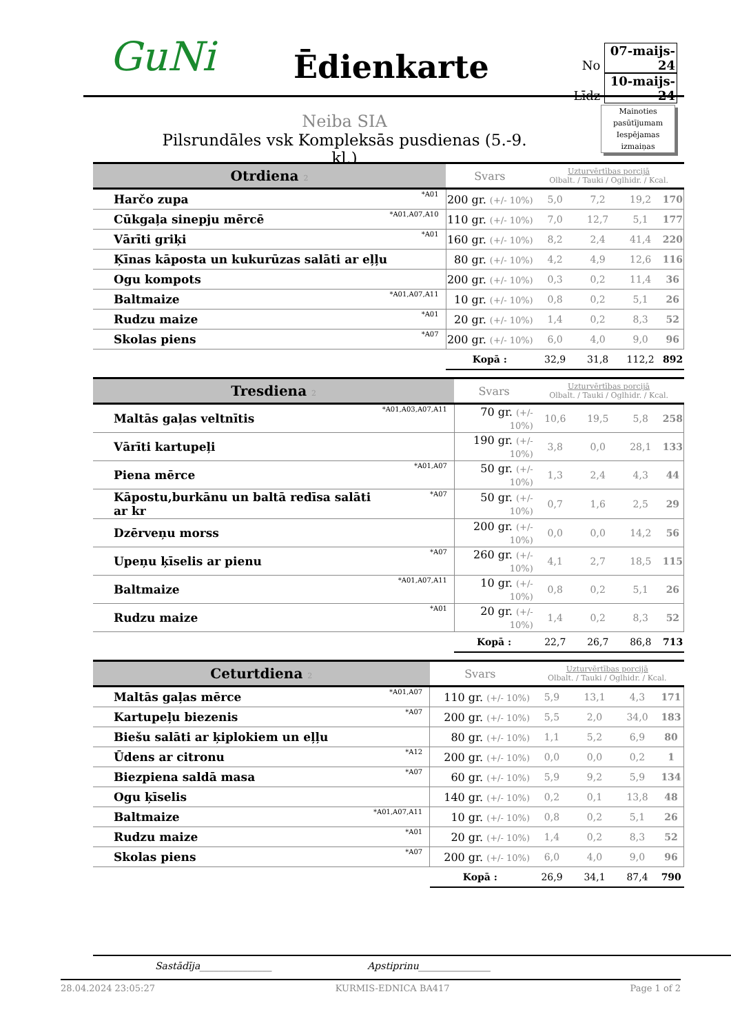GuNi Ēdienkarte
No 07-maijs-24
Līdz 10-maijs-24
Mainoties pasūtījumam Iespējamas izmaiņas
Neiba SIA
Pilsrundāles vsk Kompleksās pusdienas (5.-9. kl.)
| Otrdiena 2 | | Svars | Uzturvērtības porcijā Olbalt. / Tauki / Oglhidr. / Kcal. | | | |
| Harčo zupa | *A01 | 200 gr. (+/- 10%) | 5,0 | 7,2 | 19,2 | 170 |
| Cūkgaļa sinepju mērcē | *A01,A07,A10 | 110 gr. (+/- 10%) | 7,0 | 12,7 | 5,1 | 177 |
| Vārīti griķi | *A01 | 160 gr. (+/- 10%) | 8,2 | 2,4 | 41,4 | 220 |
| Ķīnas kāposta un kukurūzas salāti ar eļļu | | 80 gr. (+/- 10%) | 4,2 | 4,9 | 12,6 | 116 |
| Ogu kompots | | 200 gr. (+/- 10%) | 0,3 | 0,2 | 11,4 | 36 |
| Baltmaize | *A01,A07,A11 | 10 gr. (+/- 10%) | 0,8 | 0,2 | 5,1 | 26 |
| Rudzu maize | *A01 | 20 gr. (+/- 10%) | 1,4 | 0,2 | 8,3 | 52 |
| Skolas piens | *A07 | 200 gr. (+/- 10%) | 6,0 | 4,0 | 9,0 | 96 |
| | | Kopā : | 32,9 | 31,8 | 112,2 | 892 |
| Tresdiena 2 | | Svars | Uzturvērtības porcijā Olbalt. / Tauki / Oglhidr. / Kcal. | | | |
| Maltās gaļas veltnītis | *A01,A03,A07,A11 | 70 gr. (+/- 10%) | 10,6 | 19,5 | 5,8 | 258 |
| Vārīti kartupeļi | | 190 gr. (+/- 10%) | 3,8 | 0,0 | 28,1 | 133 |
| Piena mērce | *A01,A07 | 50 gr. (+/- 10%) | 1,3 | 2,4 | 4,3 | 44 |
| Kāpostu,burkānu un baltā redīsa salāti ar kr | *A07 | 50 gr. (+/- 10%) | 0,7 | 1,6 | 2,5 | 29 |
| Dzērveņu morss | | 200 gr. (+/- 10%) | 0,0 | 0,0 | 14,2 | 56 |
| Upeņu ķīselis ar pienu | *A07 | 260 gr. (+/- 10%) | 4,1 | 2,7 | 18,5 | 115 |
| Baltmaize | *A01,A07,A11 | 10 gr. (+/- 10%) | 0,8 | 0,2 | 5,1 | 26 |
| Rudzu maize | *A01 | 20 gr. (+/- 10%) | 1,4 | 0,2 | 8,3 | 52 |
| | | Kopā : | 22,7 | 26,7 | 86,8 | 713 |
| Ceturtdiena 2 | | Svars | Uzturvērtības porcijā Olbalt. / Tauki / Oglhidr. / Kcal. | | | |
| Maltās gaļas mērce | *A01,A07 | 110 gr. (+/- 10%) | 5,9 | 13,1 | 4,3 | 171 |
| Kartupeļu biezenis | *A07 | 200 gr. (+/- 10%) | 5,5 | 2,0 | 34,0 | 183 |
| Biešu salāti ar ķiplokiem un eļļu | | 80 gr. (+/- 10%) | 1,1 | 5,2 | 6,9 | 80 |
| Ūdens ar citronu | *A12 | 200 gr. (+/- 10%) | 0,0 | 0,0 | 0,2 | 1 |
| Biezpiena saldā masa | *A07 | 60 gr. (+/- 10%) | 5,9 | 9,2 | 5,9 | 134 |
| Ogu ķīselis | | 140 gr. (+/- 10%) | 0,2 | 0,1 | 13,8 | 48 |
| Baltmaize | *A01,A07,A11 | 10 gr. (+/- 10%) | 0,8 | 0,2 | 5,1 | 26 |
| Rudzu maize | *A01 | 20 gr. (+/- 10%) | 1,4 | 0,2 | 8,3 | 52 |
| Skolas piens | *A07 | 200 gr. (+/- 10%) | 6,0 | 4,0 | 9,0 | 96 |
| | | Kopā : | 26,9 | 34,1 | 87,4 | 790 |
Sastādīja_______________ Apstiprinu_______________
28.04.2024 23:05:27 KURMIS-EDNICA BA417 Page 1 of 2